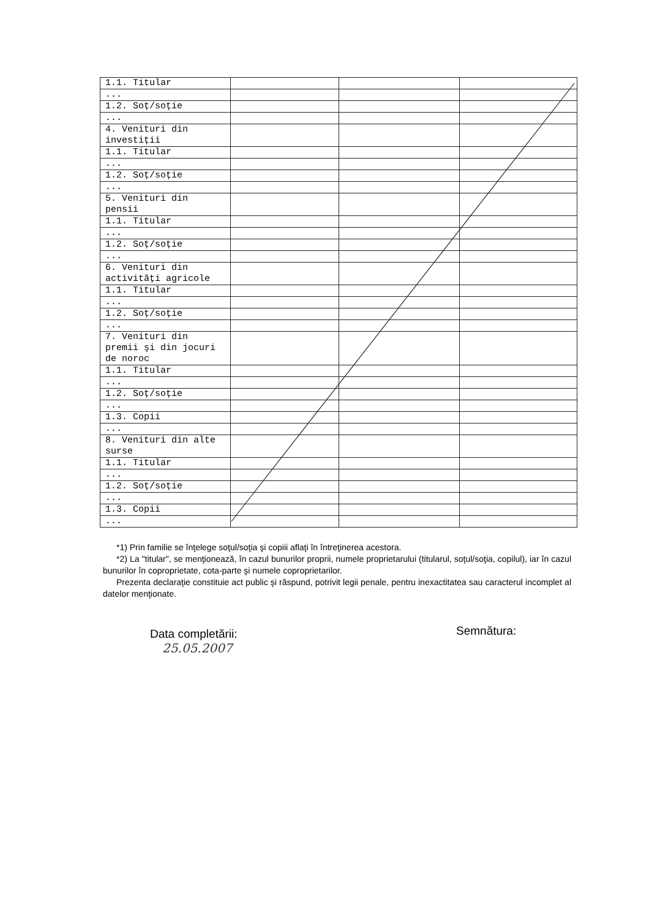| 1.1. Titular | | | |
| ... | | | |
| 1.2. Soţ/soţie | | | |
| ... | | | |
| 4. Venituri din investiţii | | | |
| 1.1. Titular | | | |
| ... | | | |
| 1.2. Soţ/soţie | | | |
| ... | | | |
| 5. Venituri din pensii | | | |
| 1.1. Titular | | | |
| ... | | | |
| 1.2. Soţ/soţie | | | |
| ... | | | |
| 6. Venituri din activităţi agricole | | | |
| 1.1. Titular | | | |
| ... | | | |
| 1.2. Soţ/soţie | | | |
| ... | | | |
| 7. Venituri din premii şi din jocuri de noroc | | | |
| 1.1. Titular | | | |
| ... | | | |
| 1.2. Soţ/soţie | | | |
| ... | | | |
| 1.3. Copii | | | |
| ... | | | |
| 8. Venituri din alte surse | | | |
| 1.1. Titular | | | |
| ... | | | |
| 1.2. Soţ/soţie | | | |
| ... | | | |
| 1.3. Copii | | | |
| ... | | | |
*1) Prin familie se înţelege soţul/soţia şi copiii aflaţi în întreţinerea acestora.
*2) La "titular", se menţionează, în cazul bunurilor proprii, numele proprietarului (titularul, soţul/soţia, copilul), iar în cazul bunurilor în coproprietate, cota-parte şi numele coproprietarilor.
Prezenta declaraţie constituie act public şi răspund, potrivit legii penale, pentru inexactitatea sau caracterul incomplet al datelor menţionate.
Data completării:
25.05.2007
Semnătura: